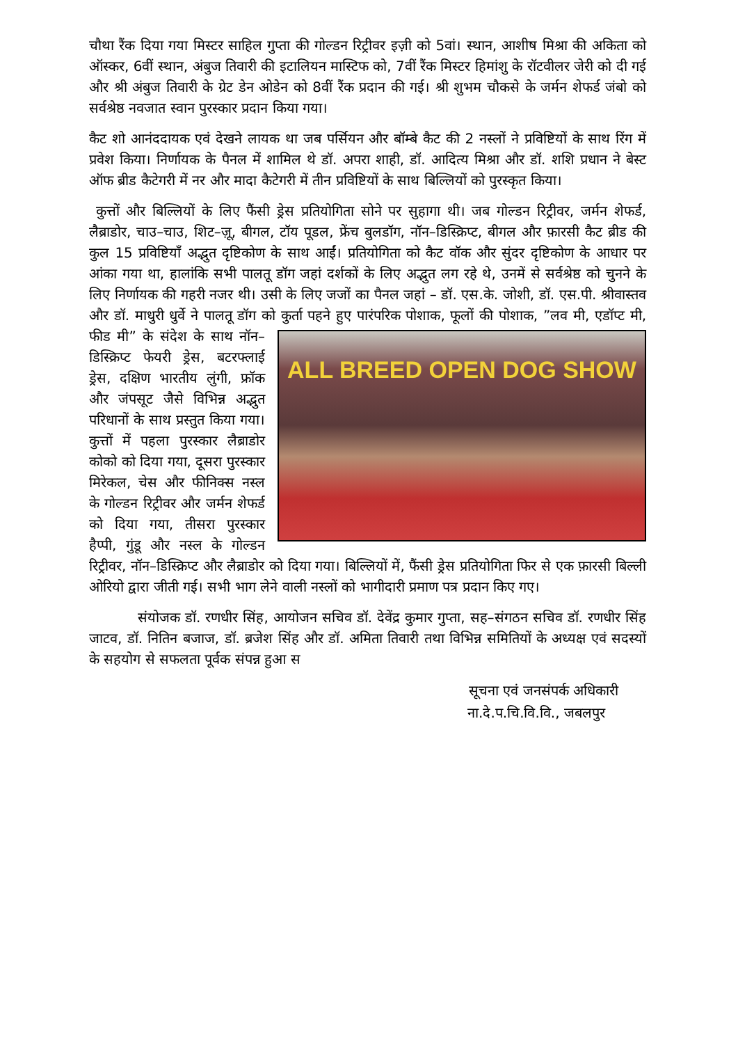चौथा रैंक दिया गया मिस्टर साहिल गुप्ता की गोल्डन रिट्रीवर इज़ी को 5वां। स्थान, आशीष मिश्रा की अकिता को ऑस्कर, 6वीं स्थान, अंबुज तिवारी की इटालियन मास्टिफ को, 7वीं रैंक मिस्टर हिमांशु के रॉटवीलर जेरी को दी गई और श्री अंबुज तिवारी के ग्रेट डेन ओडेन को 8वीं रैंक प्रदान की गई। श्री शुभम चौकसे के जर्मन शेफर्ड जंबो को सर्वश्रेष्ठ नवजात स्वान पुरस्कार प्रदान किया गया।
कैट शो आनंददायक एवं देखने लायक था जब पर्सियन और बॉम्बे कैट की 2 नस्लों ने प्रविष्टियों के साथ रिंग में प्रवेश किया। निर्णायक के पैनल में शामिल थे डॉ. अपरा शाही, डॉ. आदित्य मिश्रा और डॉ. शशि प्रधान ने बेस्ट ऑफ ब्रीड कैटेगरी में नर और मादा कैटेगरी में तीन प्रविष्टियों के साथ बिल्लियों को पुरस्कृत किया।
कुत्तों और बिल्लियों के लिए फैंसी ड्रेस प्रतियोगिता सोने पर सुहागा थी। जब गोल्डन रिट्रीवर, जर्मन शेफर्ड, लैब्राडोर, चाउ–चाउ, शिट–ज़ू, बीगल, टॉय पूडल, फ्रेंच बुलडॉग, नॉन–डिस्क्रिप्ट, बीगल और फ़ारसी कैट ब्रीड की कुल 15 प्रविष्टियाँ अद्भुत दृष्टिकोण के साथ आईं। प्रतियोगिता को कैट वॉक और सुंदर दृष्टिकोण के आधार पर आंका गया था, हालांकि सभी पालतू डॉग जहां दर्शकों के लिए अद्भुत लग रहे थे, उनमें से सर्वश्रेष्ठ को चुनने के लिए निर्णायक की गहरी नजर थी। उसी के लिए जजों का पैनल जहां – डॉ. एस.के. जोशी, डॉ. एस.पी. श्रीवास्तव और डॉ. माधुरी धुर्वे ने पालतू डॉग को कुर्ता पहने हुए पारंपरिक पोशाक, फूलों की पोशाक, ”लव मी, एडॉप्ट मी, फीड मी” के संदेश के साथ ALL BREED OPEN DOG SHOW नॉन–डिस्क्रिप्ट फेयरी ड्रेस, बटरफ्लाई ड्रेस, दक्षिण भारतीय लुंगी, फ्रॉक और जंपसूट जैसे विभिन्न अद्भुत परिधानों के साथ प्रस्तुत किया गया। कुत्तों में पहला पुरस्कार लैब्राडोर कोको को दिया गया, दूसरा पुरस्कार मिरेकल, चेस और फीनिक्स नस्ल के गोल्डन रिट्रीवर और जर्मन शेफर्ड को दिया गया, तीसरा पुरस्कार हैप्पी, गुंडू और नस्ल के गोल्डन रिट्रीवर, नॉन–डिस्क्रिप्ट और लैब्राडोर को दिया गया। बिल्लियों में, फैंसी ड्रेस प्रतियोगिता फिर से एक फ़ारसी बिल्ली ओरियो द्वारा जीती गई। सभी भाग लेने वाली नस्लों को भागीदारी प्रमाण पत्र प्रदान किए गए।
संयोजक डॉ. रणधीर सिंह, आयोजन सचिव डॉ. देवेंद्र कुमार गुप्ता, सह–संगठन सचिव डॉ. रणधीर सिंह जाटव, डॉ. नितिन बजाज, डॉ. ब्रजेश सिंह और डॉ. अमिता तिवारी तथा विभिन्न समितियों के अध्यक्ष एवं सदस्यों के सहयोग से सफलता पूर्वक संपन्न हुआ स
सूचना एवं जनसंपर्क अधिकारी
ना.दे.प.चि.वि.वि., जबलपुर